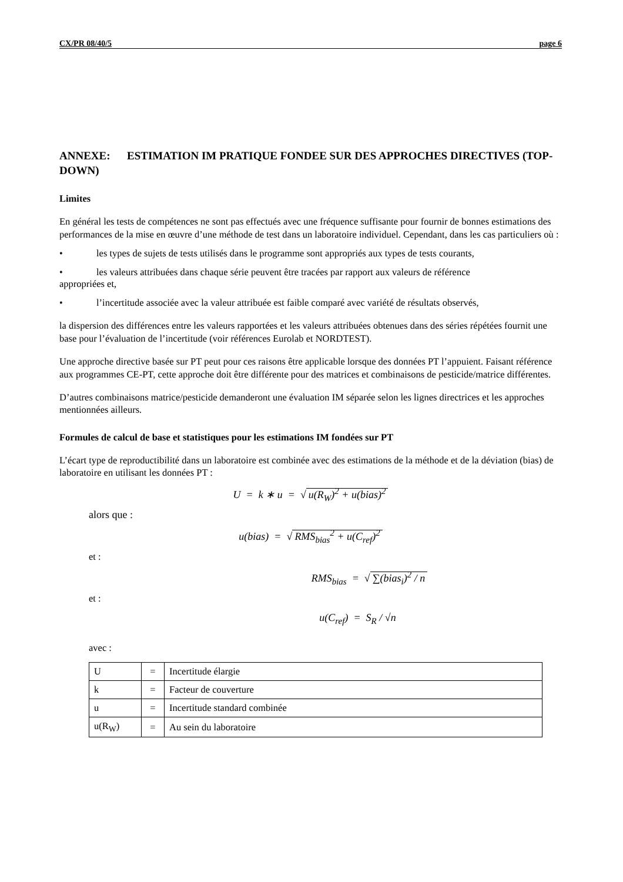CX/PR 08/40/5 page 6
ANNEXE: ESTIMATION IM PRATIQUE FONDEE SUR DES APPROCHES DIRECTIVES (TOP-DOWN)
Limites
En général les tests de compétences ne sont pas effectués avec une fréquence suffisante pour fournir de bonnes estimations des performances de la mise en œuvre d’une méthode de test dans un laboratoire individuel. Cependant, dans les cas particuliers où :
• les types de sujets de tests utilisés dans le programme sont appropriés aux types de tests courants,
• les valeurs attribuées dans chaque série peuvent être tracées par rapport aux valeurs de référence
appropriées et,
• l’incertitude associée avec la valeur attribuée est faible comparé avec variété de résultats observés,
la dispersion des différences entre les valeurs rapportées et les valeurs attribuées obtenues dans des séries répétées fournit une base pour l’évaluation de l’incertitude (voir références Eurolab et NORDTEST).
Une approche directive basée sur PT peut pour ces raisons être applicable lorsque des données PT l’appuient. Faisant référence aux programmes CE-PT, cette approche doit être différente pour des matrices et combinaisons de pesticide/matrice différentes.
D’autres combinaisons matrice/pesticide demanderont une évaluation IM séparée selon les lignes directrices et les approches mentionnées ailleurs.
Formules de calcul de base et statistiques pour les estimations IM fondées sur PT
L’écart type de reproductibilité dans un laboratoire est combinée avec des estimations de la méthode et de la déviation (bias) de laboratoire en utilisant les données PT :
U = k ∗ u = √ u(R<sub>W</sub>)<sup>2</sup> + u(bias)<sup>2</sup>
alors que :
u(bias) = √ RMS<sub>bias</sub><sup>2</sup> + u(C<sub>ref</sub>)<sup>2</sup>
et :
RMS<sub>bias</sub> = √ ∑(bias<sub>i</sub>)<sup>2</sup> / n
et :
u(C<sub>ref</sub>) = S<sub>R</sub> / √n
avec :
| U | = | Incertitude élargie |
| k | = | Facteur de couverture |
| u | = | Incertitude standard combinée |
| u(R<sub>W</sub>) | = | Au sein du laboratoire |